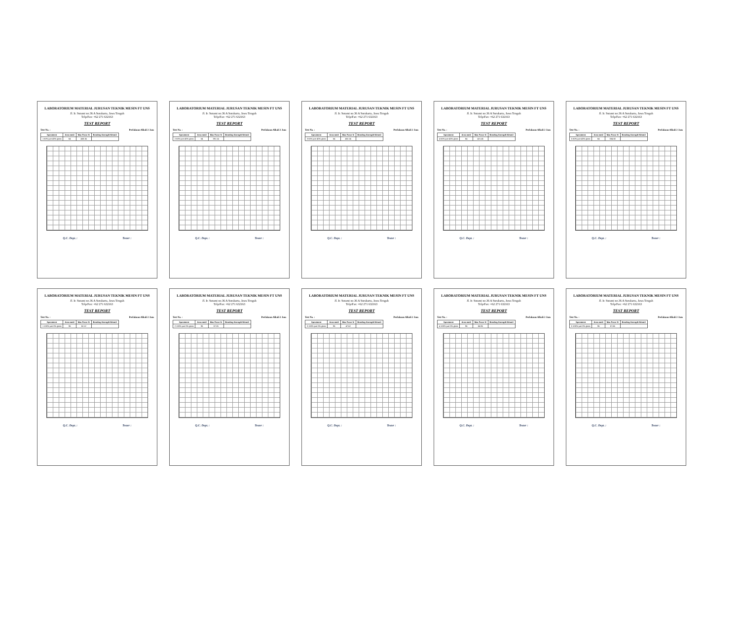LABORATORIUM MATERIAL JURUSAN TEKNIK MESIN FT UNS
Jl. Ir. Sutami no.36 A Surakarta, Jawa Tengah
Telp/Fax: +62 271 632163
TEST REPORT
Test No. : Perlakuan Alkali 2 Jam
| Speciment | Area mm2 | Max Force N | Bending Strength N/mm2 |
| --- | --- | --- | --- |
| 1 60% jute 40% glass | 64 | 458.34 | |
Q.C. Dept. : Tester :
LABORATORIUM MATERIAL JURUSAN TEKNIK MESIN FT UNS
Jl. Ir. Sutami no.36 A Surakarta, Jawa Tengah
Telp/Fax: +62 271 632163
TEST REPORT
Test No. : Perlakuan Alkali 2 Jam
| Speciment | Area mm2 | Max Force N | Bending Strength N/mm2 |
| --- | --- | --- | --- |
| 2 60% jute 40% glass | 64 | 391.14 | |
Q.C. Dept. : Tester :
LABORATORIUM MATERIAL JURUSAN TEKNIK MESIN FT UNS
Jl. Ir. Sutami no.36 A Surakarta, Jawa Tengah
Telp/Fax: +62 271 632163
TEST REPORT
Test No. : Perlakuan Alkali 2 Jam
| Speciment | Area mm2 | Max Force N | Bending Strength N/mm2 |
| --- | --- | --- | --- |
| 3 60% jute 40% glass | 64 | 402.24 | |
Q.C. Dept. : Tester :
LABORATORIUM MATERIAL JURUSAN TEKNIK MESIN FT UNS
Jl. Ir. Sutami no.36 A Surakarta, Jawa Tengah
Telp/Fax: +62 271 632163
TEST REPORT
Test No. : Perlakuan Alkali 2 Jam
| Speciment | Area mm2 | Max Force N | Bending Strength N/mm2 |
| --- | --- | --- | --- |
| 4 60% jute 40% glass | 64 | 421.45 | |
Q.C. Dept. : Tester :
LABORATORIUM MATERIAL JURUSAN TEKNIK MESIN FT UNS
Jl. Ir. Sutami no.36 A Surakarta, Jawa Tengah
Telp/Fax: +62 271 632163
TEST REPORT
Test No. : Perlakuan Alkali 2 Jam
| Speciment | Area mm2 | Max Force N | Bending Strength N/mm2 |
| --- | --- | --- | --- |
| 5 60% jute 40% glass | 64 | 334.60 | |
Q.C. Dept. : Tester :
LABORATORIUM MATERIAL JURUSAN TEKNIK MESIN FT UNS
Jl. Ir. Sutami no.36 A Surakarta, Jawa Tengah
Telp/Fax: +62 271 632163
TEST REPORT
Test No. : Perlakuan Alkali 2 Jam
| Speciment | Area mm2 | Max Force N | Bending Strength N/mm2 |
| --- | --- | --- | --- |
| 1 100% jute 0% glass | 96 | 62.12 | |
Q.C. Dept. : Tester :
LABORATORIUM MATERIAL JURUSAN TEKNIK MESIN FT UNS
Jl. Ir. Sutami no.36 A Surakarta, Jawa Tengah
Telp/Fax: +62 271 632163
TEST REPORT
Test No. : Perlakuan Alkali 2 Jam
| Speciment | Area mm2 | Max Force N | Bending Strength N/mm2 |
| --- | --- | --- | --- |
| 2 100% jute 0% glass | 96 | 57.26 | |
Q.C. Dept. : Tester :
LABORATORIUM MATERIAL JURUSAN TEKNIK MESIN FT UNS
Jl. Ir. Sutami no.36 A Surakarta, Jawa Tengah
Telp/Fax: +62 271 632163
TEST REPORT
Test No. : Perlakuan Alkali 2 Jam
| Speciment | Area mm2 | Max Force N | Bending Strength N/mm2 |
| --- | --- | --- | --- |
| 3 100% jute 0% glass | 96 | 47.62 | |
Q.C. Dept. : Tester :
LABORATORIUM MATERIAL JURUSAN TEKNIK MESIN FT UNS
Jl. Ir. Sutami no.36 A Surakarta, Jawa Tengah
Telp/Fax: +62 271 632163
TEST REPORT
Test No. : Perlakuan Alkali 2 Jam
| Speciment | Area mm2 | Max Force N | Bending Strength N/mm2 |
| --- | --- | --- | --- |
| 4 100% jute 0% glass | 96 | 66.96 | |
Q.C. Dept. : Tester :
LABORATORIUM MATERIAL JURUSAN TEKNIK MESIN FT UNS
Jl. Ir. Sutami no.36 A Surakarta, Jawa Tengah
Telp/Fax: +62 271 632163
TEST REPORT
Test No. : Perlakuan Alkali 2 Jam
| Speciment | Area mm2 | Max Force N | Bending Strength N/mm2 |
| --- | --- | --- | --- |
| 5 100% jute 0% glass | 96 | 57.66 | |
Q.C. Dept. : Tester :